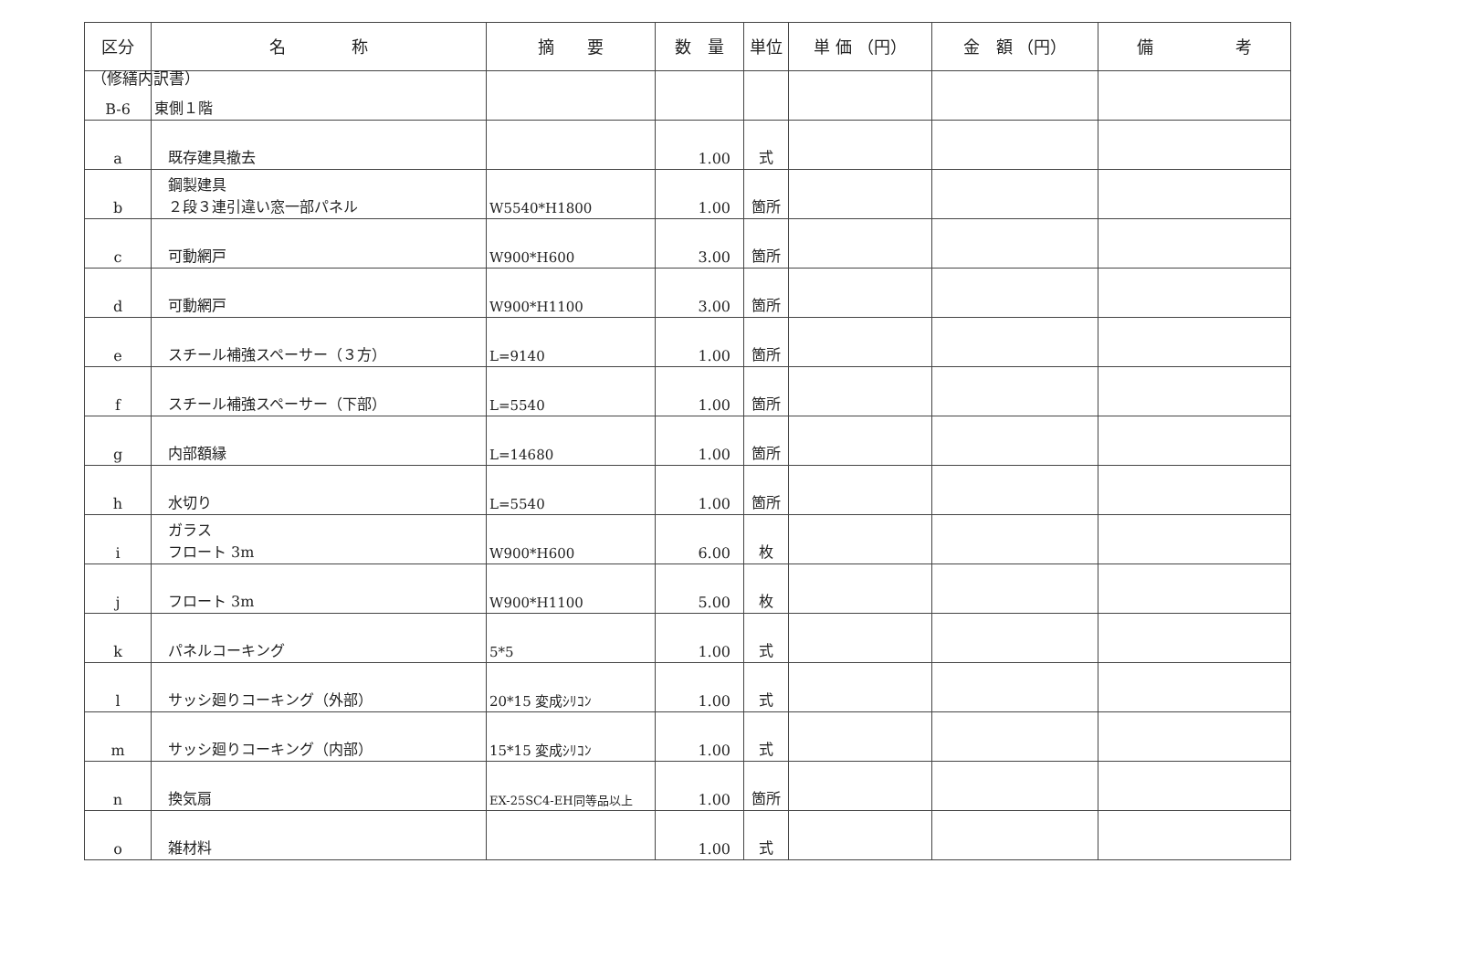（修繕内訳書）
| 区分 | 名 称 | 摘 要 | 数 量 | 単位 | 単 価 （円） | 金 額 （円） | 備 考 |
| --- | --- | --- | --- | --- | --- | --- | --- |
| B-6 | 東側１階 | | | | | | |
| a | 既存建具撤去 | | 1.00 | 式 | | | |
| b | 鋼製建具 ２段３連引違い窓一部パネル | W5540*H1800 | 1.00 | 箇所 | | | |
| c | 可動網戸 | W900*H600 | 3.00 | 箇所 | | | |
| d | 可動網戸 | W900*H1100 | 3.00 | 箇所 | | | |
| e | スチール補強スペーサー（３方） | L=9140 | 1.00 | 箇所 | | | |
| f | スチール補強スペーサー（下部） | L=5540 | 1.00 | 箇所 | | | |
| g | 内部額縁 | L=14680 | 1.00 | 箇所 | | | |
| h | 水切り | L=5540 | 1.00 | 箇所 | | | |
| i | ガラス フロート 3m | W900*H600 | 6.00 | 枚 | | | |
| j | フロート 3m | W900*H1100 | 5.00 | 枚 | | | |
| k | パネルコーキング | 5*5 | 1.00 | 式 | | | |
| l | サッシ廻りコーキング（外部） | 20*15 変成ｼﾘｺﾝ | 1.00 | 式 | | | |
| m | サッシ廻りコーキング（内部） | 15*15 変成ｼﾘｺﾝ | 1.00 | 式 | | | |
| n | 換気扇 | EX-25SC4-EH同等品以上 | 1.00 | 箇所 | | | |
| o | 雑材料 | | 1.00 | 式 | | | |